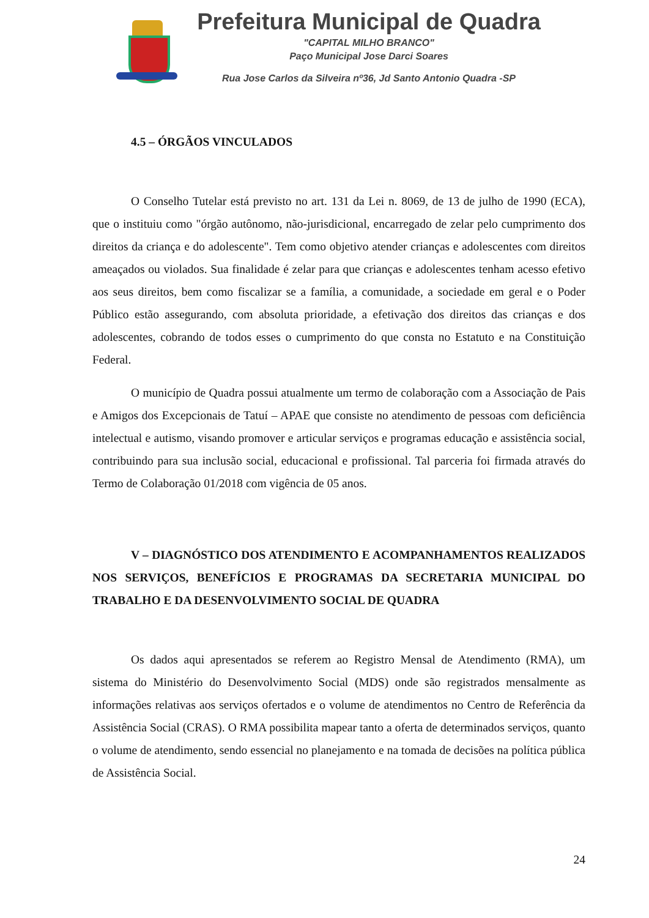Prefeitura Municipal de Quadra
"CAPITAL MILHO BRANCO"
Paço Municipal Jose Darci Soares
Rua Jose Carlos da Silveira nº36, Jd Santo Antonio Quadra -SP
4.5 – ÓRGÃOS VINCULADOS
O Conselho Tutelar está previsto no art. 131 da Lei n. 8069, de 13 de julho de 1990 (ECA), que o instituiu como "órgão autônomo, não-jurisdicional, encarregado de zelar pelo cumprimento dos direitos da criança e do adolescente". Tem como objetivo atender crianças e adolescentes com direitos ameaçados ou violados. Sua finalidade é zelar para que crianças e adolescentes tenham acesso efetivo aos seus direitos, bem como fiscalizar se a família, a comunidade, a sociedade em geral e o Poder Público estão assegurando, com absoluta prioridade, a efetivação dos direitos das crianças e dos adolescentes, cobrando de todos esses o cumprimento do que consta no Estatuto e na Constituição Federal.
O município de Quadra possui atualmente um termo de colaboração com a Associação de Pais e Amigos dos Excepcionais de Tatuí – APAE que consiste no atendimento de pessoas com deficiência intelectual e autismo, visando promover e articular serviços e programas educação e assistência social, contribuindo para sua inclusão social, educacional e profissional. Tal parceria foi firmada através do Termo de Colaboração 01/2018 com vigência de 05 anos.
V – DIAGNÓSTICO DOS ATENDIMENTO E ACOMPANHAMENTOS REALIZADOS NOS SERVIÇOS, BENEFÍCIOS E PROGRAMAS DA SECRETARIA MUNICIPAL DO TRABALHO E DA DESENVOLVIMENTO SOCIAL DE QUADRA
Os dados aqui apresentados se referem ao Registro Mensal de Atendimento (RMA), um sistema do Ministério do Desenvolvimento Social (MDS) onde são registrados mensalmente as informações relativas aos serviços ofertados e o volume de atendimentos no Centro de Referência da Assistência Social (CRAS). O RMA possibilita mapear tanto a oferta de determinados serviços, quanto o volume de atendimento, sendo essencial no planejamento e na tomada de decisões na política pública de Assistência Social.
24